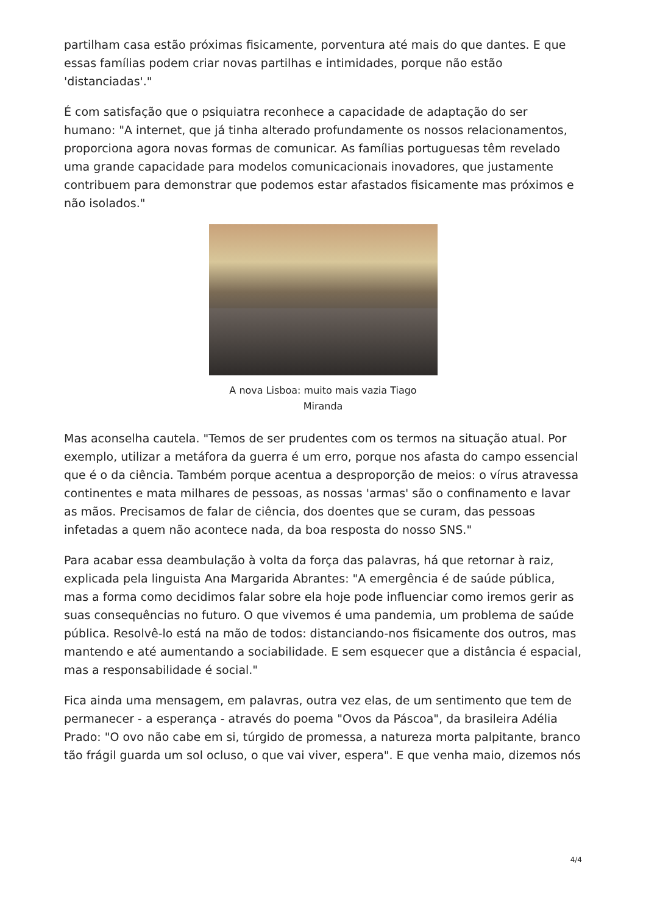partilham casa estão próximas fisicamente, porventura até mais do que dantes. E que essas famílias podem criar novas partilhas e intimidades, porque não estão 'distanciadas'."
É com satisfação que o psiquiatra reconhece a capacidade de adaptação do ser humano: "A internet, que já tinha alterado profundamente os nossos relacionamentos, proporciona agora novas formas de comunicar. As famílias portuguesas têm revelado uma grande capacidade para modelos comunicacionais inovadores, que justamente contribuem para demonstrar que podemos estar afastados fisicamente mas próximos e não isolados."
A nova Lisboa: muito mais vazia Tiago Miranda
Mas aconselha cautela. "Temos de ser prudentes com os termos na situação atual. Por exemplo, utilizar a metáfora da guerra é um erro, porque nos afasta do campo essencial que é o da ciência. Também porque acentua a desproporção de meios: o vírus atravessa continentes e mata milhares de pessoas, as nossas 'armas' são o confinamento e lavar as mãos. Precisamos de falar de ciência, dos doentes que se curam, das pessoas infetadas a quem não acontece nada, da boa resposta do nosso SNS."
Para acabar essa deambulação à volta da força das palavras, há que retornar à raiz, explicada pela linguista Ana Margarida Abrantes: "A emergência é de saúde pública, mas a forma como decidimos falar sobre ela hoje pode influenciar como iremos gerir as suas consequências no futuro. O que vivemos é uma pandemia, um problema de saúde pública. Resolvê-lo está na mão de todos: distanciando-nos fisicamente dos outros, mas mantendo e até aumentando a sociabilidade. E sem esquecer que a distância é espacial, mas a responsabilidade é social."
Fica ainda uma mensagem, em palavras, outra vez elas, de um sentimento que tem de permanecer - a esperança - através do poema "Ovos da Páscoa", da brasileira Adélia Prado: "O ovo não cabe em si, túrgido de promessa, a natureza morta palpitante, branco tão frágil guarda um sol ocluso, o que vai viver, espera". E que venha maio, dizemos nós
4/4